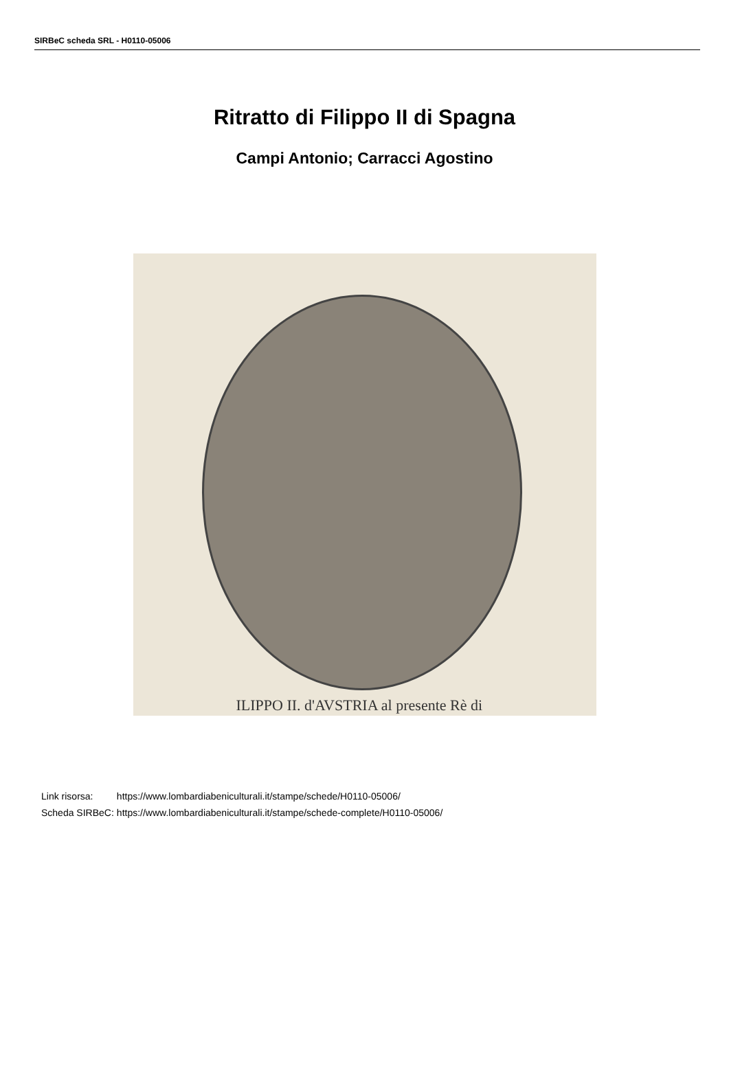SIRBeC scheda SRL - H0110-05006
Ritratto di Filippo II di Spagna
Campi Antonio; Carracci Agostino
ILIPPO II. d'AVSTRIA al presente Rè di
| Link risorsa: | https://www.lombardiabeniculturali.it/stampe/schede/H0110-05006/ |
| Scheda SIRBeC: | https://www.lombardiabeniculturali.it/stampe/schede-complete/H0110-05006/ |